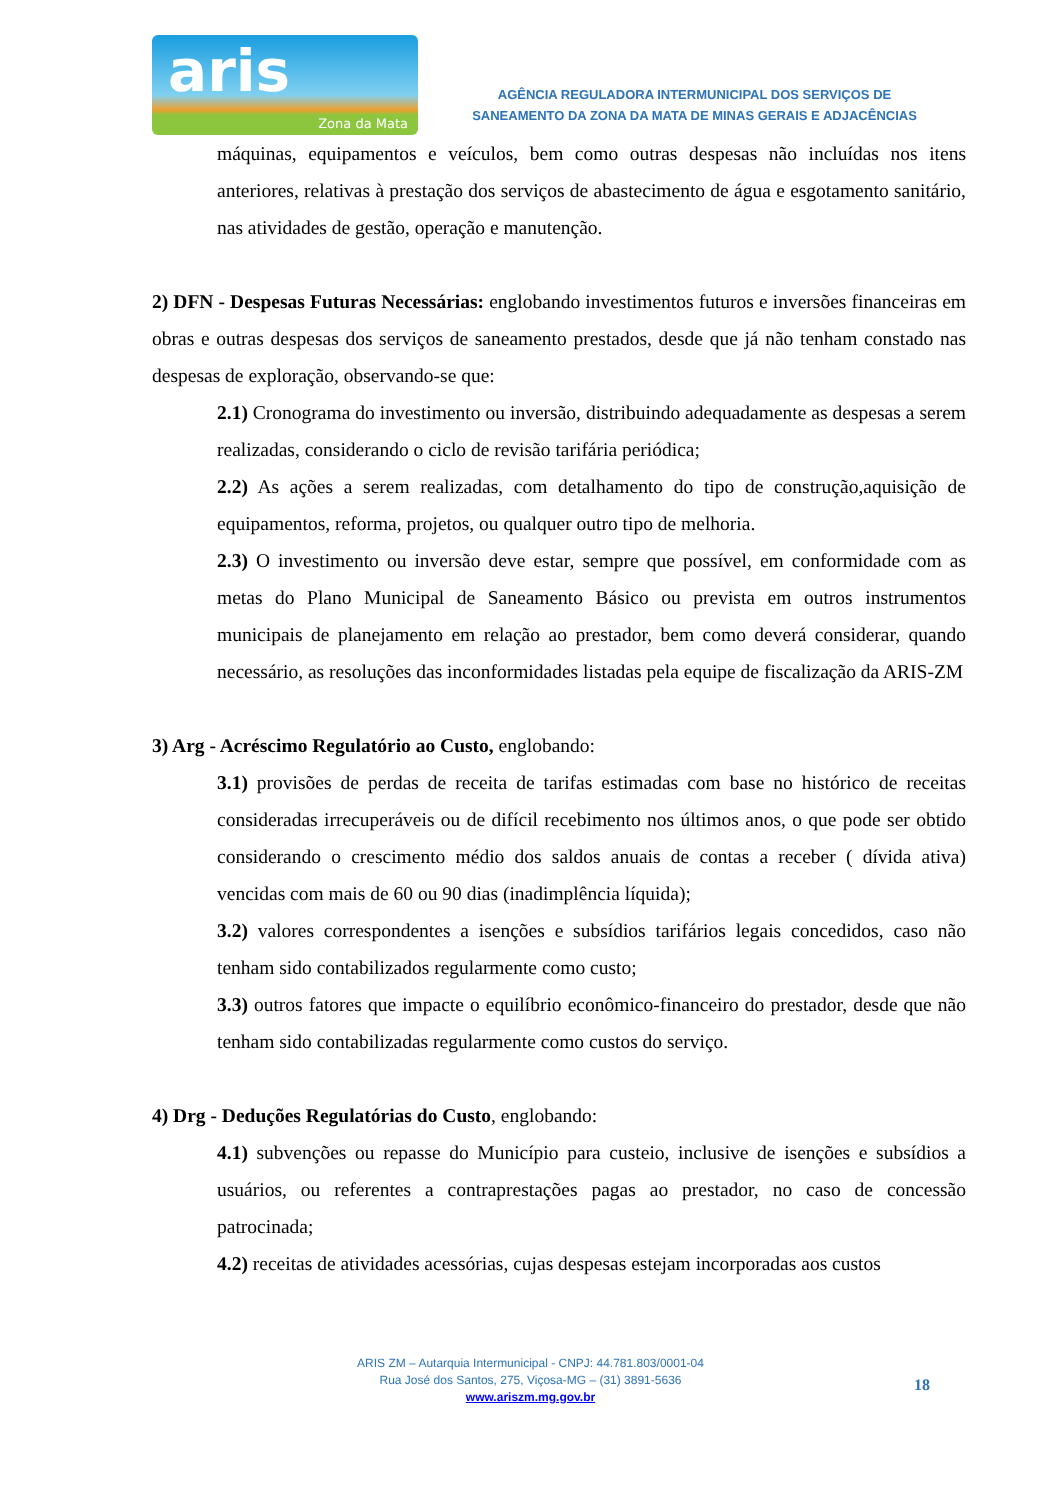aris
Zona da Mata
AGÊNCIA REGULADORA INTERMUNICIPAL DOS SERVIÇOS DE
SANEAMENTO DA ZONA DA MATA DE MINAS GERAIS E ADJACÊNCIAS
máquinas, equipamentos e veículos, bem como outras despesas não incluídas nos itens anteriores, relativas à prestação dos serviços de abastecimento de água e esgotamento sanitário, nas atividades de gestão, operação e manutenção.
2) DFN - Despesas Futuras Necessárias: englobando investimentos futuros e inversões financeiras em obras e outras despesas dos serviços de saneamento prestados, desde que já não tenham constado nas despesas de exploração, observando-se que:
2.1) Cronograma do investimento ou inversão, distribuindo adequadamente as despesas a serem realizadas, considerando o ciclo de revisão tarifária periódica;
2.2) As ações a serem realizadas, com detalhamento do tipo de construção,aquisição de equipamentos, reforma, projetos, ou qualquer outro tipo de melhoria.
2.3) O investimento ou inversão deve estar, sempre que possível, em conformidade com as metas do Plano Municipal de Saneamento Básico ou prevista em outros instrumentos municipais de planejamento em relação ao prestador, bem como deverá considerar, quando necessário, as resoluções das inconformidades listadas pela equipe de fiscalização da ARIS-ZM
3) Arg - Acréscimo Regulatório ao Custo, englobando:
3.1) provisões de perdas de receita de tarifas estimadas com base no histórico de receitas consideradas irrecuperáveis ou de difícil recebimento nos últimos anos, o que pode ser obtido considerando o crescimento médio dos saldos anuais de contas a receber ( dívida ativa) vencidas com mais de 60 ou 90 dias (inadimplência líquida);
3.2) valores correspondentes a isenções e subsídios tarifários legais concedidos, caso não tenham sido contabilizados regularmente como custo;
3.3) outros fatores que impacte o equilíbrio econômico-financeiro do prestador, desde que não tenham sido contabilizadas regularmente como custos do serviço.
4) Drg - Deduções Regulatórias do Custo, englobando:
4.1) subvenções ou repasse do Município para custeio, inclusive de isenções e subsídios a usuários, ou referentes a contraprestações pagas ao prestador, no caso de concessão patrocinada;
4.2) receitas de atividades acessórias, cujas despesas estejam incorporadas aos custos
ARIS ZM – Autarquia Intermunicipal - CNPJ: 44.781.803/0001-04
Rua José dos Santos, 275, Viçosa-MG – (31) 3891-5636
www.ariszm.mg.gov.br
18